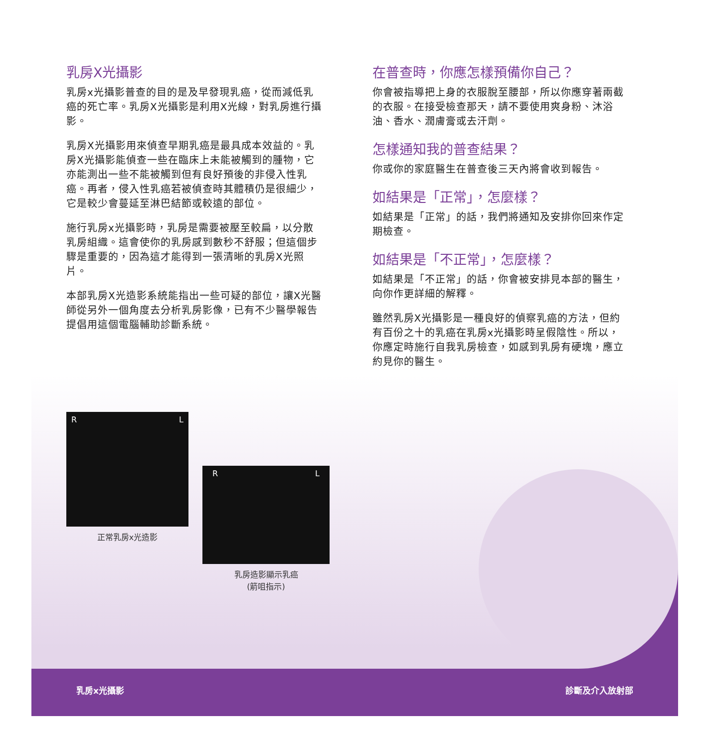乳房X光攝影
乳房x光攝影普查的目的是及早發現乳癌，從而減低乳癌的死亡率。乳房X光攝影是利用X光線，對乳房進行攝影。
乳房X光攝影用來偵查早期乳癌是最具成本效益的。乳房X光攝影能偵查一些在臨床上未能被觸到的腫物，它亦能測出一些不能被觸到但有良好預後的非侵入性乳癌。再者，侵入性乳癌若被偵查時其體積仍是很細少，它是較少會蔓延至淋巴結節或較遠的部位。
施行乳房x光攝影時，乳房是需要被壓至較扁，以分散乳房組織。這會使你的乳房感到數秒不舒服；但這個步驟是重要的，因為這才能得到一張清晰的乳房X光照片。
本部乳房X光造影系統能指出一些可疑的部位，讓X光醫師從另外一個角度去分析乳房影像，已有不少醫學報告提倡用這個電腦輔助診斷系統。
在普查時，你應怎樣預備你自己？
你會被指導把上身的衣服脫至腰部，所以你應穿著兩截的衣服。在接受檢查那天，請不要使用爽身粉、沐浴油、香水、潤膚膏或去汗劑。
怎樣通知我的普查結果？
你或你的家庭醫生在普查後三天內將會收到報告。
如結果是「正常」，怎麼樣？
如結果是「正常」的話，我們將通知及安排你回來作定期檢查。
如結果是「不正常」，怎麼樣？
如結果是「不正常」的話，你會被安排見本部的醫生，向你作更詳細的解釋。
雖然乳房X光攝影是一種良好的偵察乳癌的方法，但約有百份之十的乳癌在乳房x光攝影時呈假陰性。所以，你應定時施行自我乳房檢查，如感到乳房有硬塊，應立約見你的醫生。
R L
正常乳房x光造影
R L
乳房造影顯示乳癌
(箭咀指示)
乳房x光攝影 診斷及介入放射部